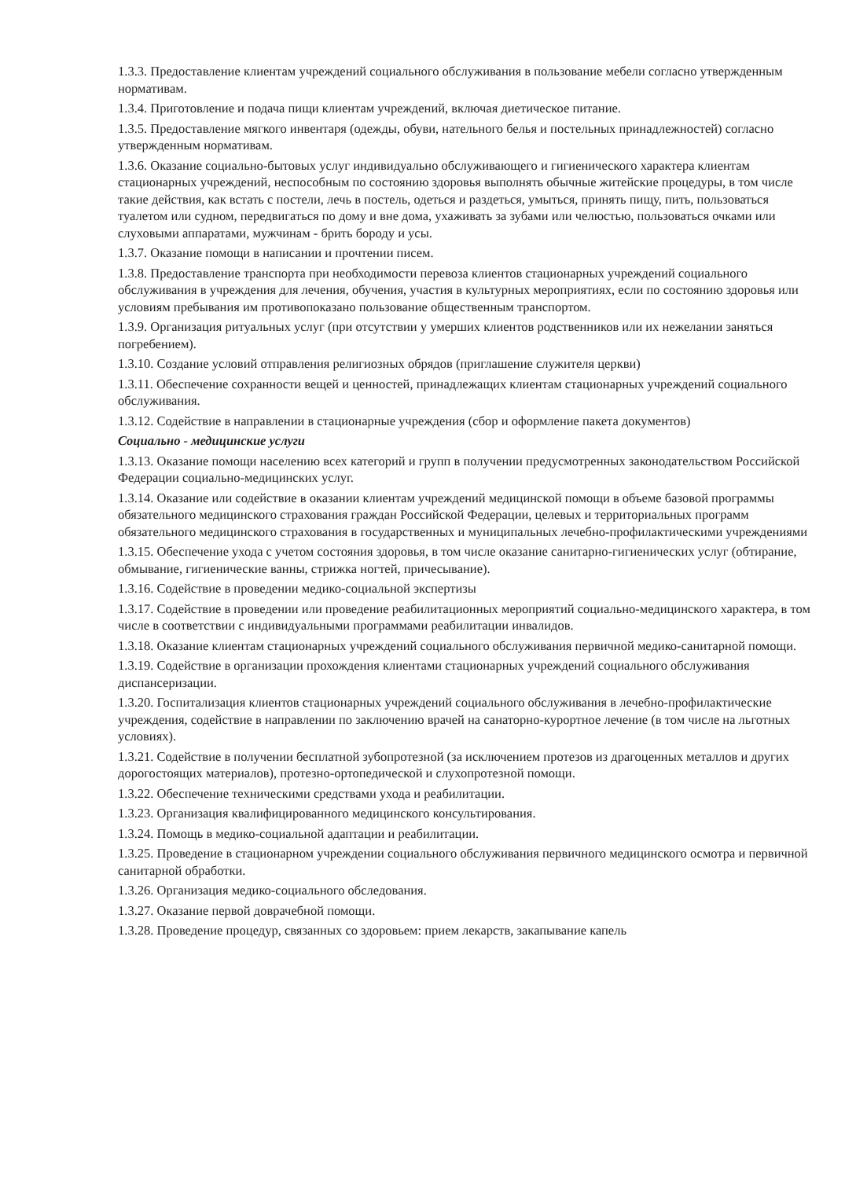1.3.3. Предоставление клиентам учреждений социального обслуживания в пользование мебели согласно утвержденным нормативам.
1.3.4. Приготовление и подача пищи клиентам учреждений, включая диетическое питание.
1.3.5. Предоставление мягкого инвентаря (одежды, обуви, нательного белья и постельных принадлежностей) согласно утвержденным нормативам.
1.3.6. Оказание социально-бытовых услуг индивидуально обслуживающего и гигиенического характера клиентам стационарных учреждений, неспособным по состоянию здоровья выполнять обычные житейские процедуры, в том числе такие действия, как встать с постели, лечь в постель, одеться и раздеться, умыться, принять пищу, пить, пользоваться туалетом или судном, передвигаться по дому и вне дома, ухаживать за зубами или челюстью, пользоваться очками или слуховыми аппаратами, мужчинам - брить бороду и усы.
1.3.7. Оказание помощи в написании и прочтении писем.
1.3.8. Предоставление транспорта при необходимости перевоза клиентов стационарных учреждений социального обслуживания в учреждения для лечения, обучения, участия в культурных мероприятиях, если по состоянию здоровья или условиям пребывания им противопоказано пользование общественным транспортом.
1.3.9. Организация ритуальных услуг (при отсутствии у умерших клиентов родственников или их нежелании заняться погребением).
1.3.10. Создание условий отправления религиозных обрядов (приглашение служителя церкви)
1.3.11. Обеспечение сохранности вещей и ценностей, принадлежащих клиентам стационарных учреждений социального обслуживания.
1.3.12. Содействие в направлении в стационарные учреждения (сбор и оформление пакета документов)
Социально - медицинские услуги
1.3.13. Оказание помощи населению всех категорий и групп в получении предусмотренных законодательством Российской Федерации социально-медицинских услуг.
1.3.14. Оказание или содействие в оказании клиентам учреждений медицинской помощи в объеме базовой программы обязательного медицинского страхования граждан Российской Федерации, целевых и территориальных программ обязательного медицинского страхования в государственных и муниципальных лечебно-профилактическими учреждениями
1.3.15. Обеспечение ухода с учетом состояния здоровья, в том числе оказание санитарно-гигиенических услуг (обтирание, обмывание, гигиенические ванны, стрижка ногтей, причесывание).
1.3.16. Содействие в проведении медико-социальной экспертизы
1.3.17. Содействие в проведении или проведение реабилитационных мероприятий социально-медицинского характера, в том числе в соответствии с индивидуальными программами реабилитации инвалидов.
1.3.18. Оказание клиентам стационарных учреждений социального обслуживания первичной медико-санитарной помощи.
1.3.19. Содействие в организации прохождения клиентами стационарных учреждений социального обслуживания диспансеризации.
1.3.20. Госпитализация клиентов стационарных учреждений социального обслуживания в лечебно-профилактические учреждения, содействие в направлении по заключению врачей на санаторно-курортное лечение (в том числе на льготных условиях).
1.3.21. Содействие в получении бесплатной зубопротезной (за исключением протезов из драгоценных металлов и других дорогостоящих материалов), протезно-ортопедической и слухопротезной помощи.
1.3.22. Обеспечение техническими средствами ухода и реабилитации.
1.3.23. Организация квалифицированного медицинского консультирования.
1.3.24. Помощь в медико-социальной адаптации и реабилитации.
1.3.25. Проведение в стационарном учреждении социального обслуживания первичного медицинского осмотра и первичной санитарной обработки.
1.3.26. Организация медико-социального обследования.
1.3.27. Оказание первой доврачебной помощи.
1.3.28. Проведение процедур, связанных со здоровьем: прием лекарств, закапывание капель